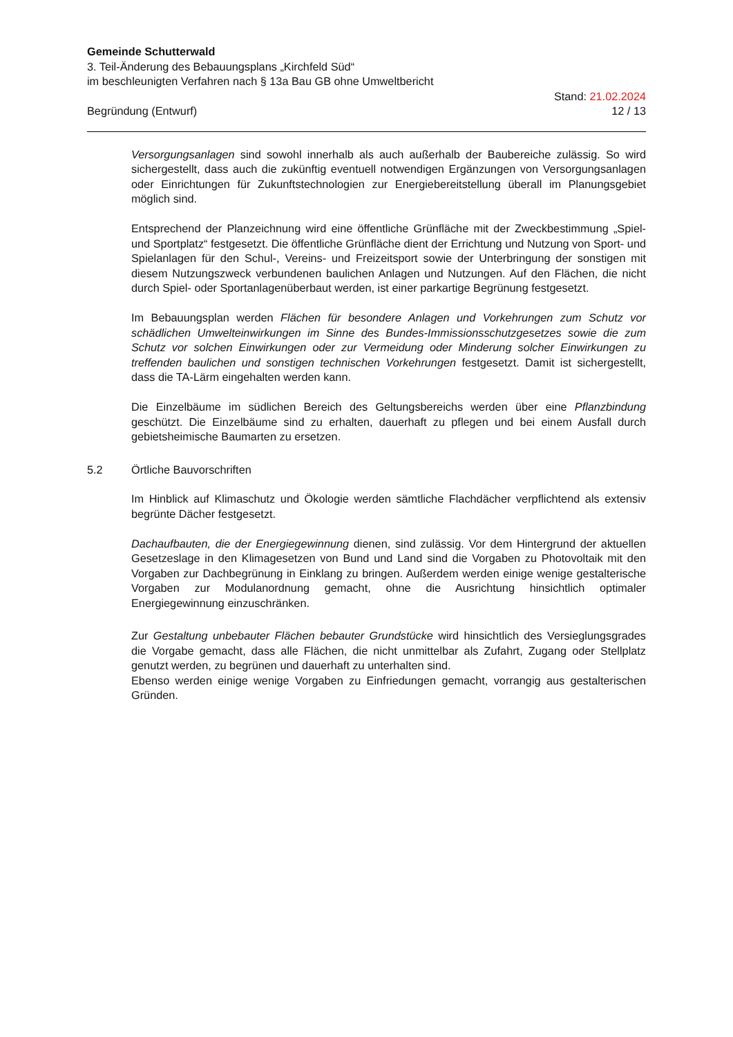Gemeinde Schutterwald
3. Teil-Änderung des Bebauungsplans „Kirchfeld Süd“
im beschleunigten Verfahren nach § 13a Bau GB ohne Umweltbericht
Stand: 21.02.2024
Begründung (Entwurf) 12 / 13
Versorgungsanlagen sind sowohl innerhalb als auch außerhalb der Baubereiche zulässig. So wird sichergestellt, dass auch die zukünftig eventuell notwendigen Ergänzungen von Versorgungsanlagen oder Einrichtungen für Zukunftstechnologien zur Energiebereitstellung überall im Planungsgebiet möglich sind.
Entsprechend der Planzeichnung wird eine öffentliche Grünfläche mit der Zweckbestimmung „Spiel- und Sportplatz“ festgesetzt. Die öffentliche Grünfläche dient der Errichtung und Nutzung von Sport- und Spielanlagen für den Schul-, Vereins- und Freizeitsport sowie der Unterbringung der sonstigen mit diesem Nutzungszweck verbundenen baulichen Anlagen und Nutzungen. Auf den Flächen, die nicht durch Spiel- oder Sportanlagenüberbaut werden, ist einer parkartige Begrünung festgesetzt.
Im Bebauungsplan werden Flächen für besondere Anlagen und Vorkehrungen zum Schutz vor schädlichen Umwelteinwirkungen im Sinne des Bundes-Immissionsschutzgesetzes sowie die zum Schutz vor solchen Einwirkungen oder zur Vermeidung oder Minderung solcher Einwirkungen zu treffenden baulichen und sonstigen technischen Vorkehrungen festgesetzt. Damit ist sichergestellt, dass die TA-Lärm eingehalten werden kann.
Die Einzelbäume im südlichen Bereich des Geltungsbereichs werden über eine Pflanzbindung geschützt. Die Einzelbäume sind zu erhalten, dauerhaft zu pflegen und bei einem Ausfall durch gebietsheimische Baumarten zu ersetzen.
5.2 Örtliche Bauvorschriften
Im Hinblick auf Klimaschutz und Ökologie werden sämtliche Flachdächer verpflichtend als extensiv begrünte Dächer festgesetzt.
Dachaufbauten, die der Energiegewinnung dienen, sind zulässig. Vor dem Hintergrund der aktuellen Gesetzeslage in den Klimagesetzen von Bund und Land sind die Vorgaben zu Photovoltaik mit den Vorgaben zur Dachbegrünung in Einklang zu bringen. Außerdem werden einige wenige gestalterische Vorgaben zur Modulanordnung gemacht, ohne die Ausrichtung hinsichtlich optimaler Energiegewinnung einzuschränken.
Zur Gestaltung unbebauter Flächen bebauter Grundstücke wird hinsichtlich des Versieglungsgrades die Vorgabe gemacht, dass alle Flächen, die nicht unmittelbar als Zufahrt, Zugang oder Stellplatz genutzt werden, zu begrünen und dauerhaft zu unterhalten sind.
Ebenso werden einige wenige Vorgaben zu Einfriedungen gemacht, vorrangig aus gestalterischen Gründen.